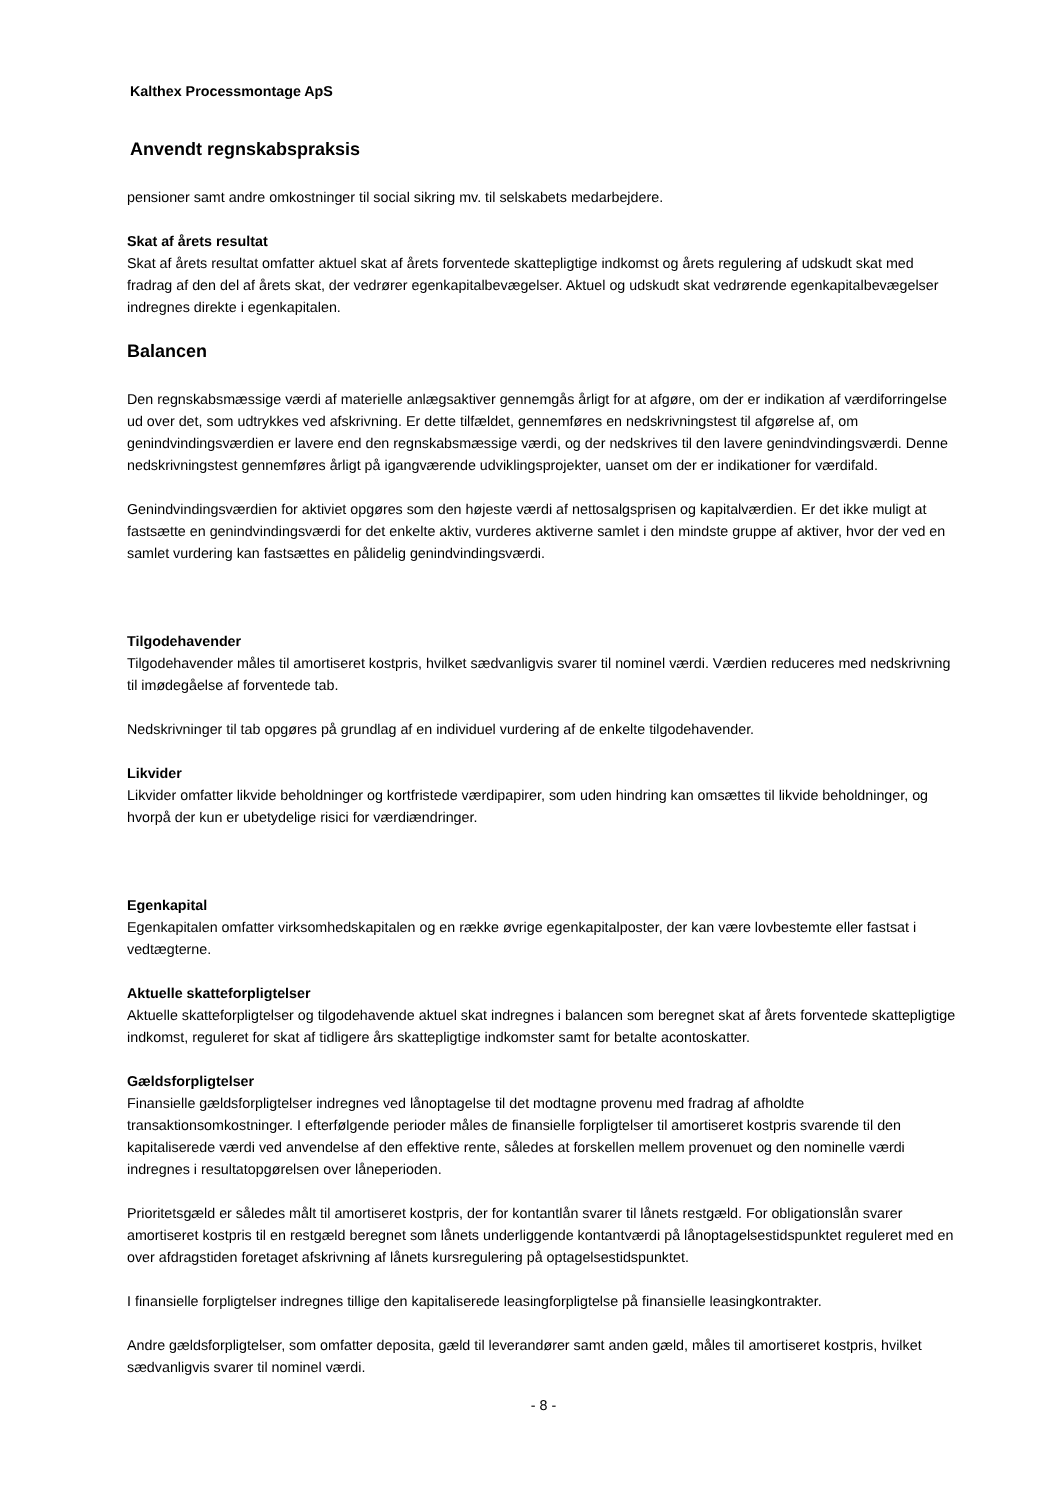Kalthex Processmontage ApS
Anvendt regnskabspraksis
pensioner samt andre omkostninger til social sikring mv. til selskabets medarbejdere.
Skat af årets resultat
Skat af årets resultat omfatter aktuel skat af årets forventede skattepligtige indkomst og årets regulering af udskudt skat med fradrag af den del af årets skat, der vedrører egenkapitalbevægelser. Aktuel og udskudt skat vedrørende egenkapitalbevægelser indregnes direkte i egenkapitalen.
Balancen
Den regnskabsmæssige værdi af materielle anlægsaktiver gennemgås årligt for at afgøre, om der er indikation af værdiforringelse ud over det, som udtrykkes ved afskrivning. Er dette tilfældet, gennemføres en nedskrivningstest til afgørelse af, om genindvindingsværdien er lavere end den regnskabsmæssige værdi, og der nedskrives til den lavere genindvindingsværdi. Denne nedskrivningstest gennemføres årligt på igangværende udviklingsprojekter, uanset om der er indikationer for værdifald.
Genindvindingsværdien for aktiviet opgøres som den højeste værdi af nettosalgsprisen og kapitalværdien. Er det ikke muligt at fastsætte en genindvindingsværdi for det enkelte aktiv, vurderes aktiverne samlet i den mindste gruppe af aktiver, hvor der ved en samlet vurdering kan fastsættes en pålidelig genindvindingsværdi.
Tilgodehavender
Tilgodehavender måles til amortiseret kostpris, hvilket sædvanligvis svarer til nominel værdi. Værdien reduceres med nedskrivning til imødegåelse af forventede tab.
Nedskrivninger til tab opgøres på grundlag af en individuel vurdering af de enkelte tilgodehavender.
Likvider
Likvider omfatter likvide beholdninger og kortfristede værdipapirer, som uden hindring kan omsættes til likvide beholdninger, og hvorpå der kun er ubetydelige risici for værdiændringer.
Egenkapital
Egenkapitalen omfatter virksomhedskapitalen og en række øvrige egenkapitalposter, der kan være lovbestemte eller fastsat i vedtægterne.
Aktuelle skatteforpligtelser
Aktuelle skatteforpligtelser og tilgodehavende aktuel skat indregnes i balancen som beregnet skat af årets forventede skattepligtige indkomst, reguleret for skat af tidligere års skattepligtige indkomster samt for betalte acontoskatter.
Gældsforpligtelser
Finansielle gældsforpligtelser indregnes ved lånoptagelse til det modtagne provenu med fradrag af afholdte transaktionsomkostninger. I efterfølgende perioder måles de finansielle forpligtelser til amortiseret kostpris svarende til den kapitaliserede værdi ved anvendelse af den effektive rente, således at forskellen mellem provenuet og den nominelle værdi indregnes i resultatopgørelsen over låneperioden.
Prioritetsgæld er således målt til amortiseret kostpris, der for kontantlån svarer til lånets restgæld. For obligationslån svarer amortiseret kostpris til en restgæld beregnet som lånets underliggende kontantværdi på lånoptagelsestidspunktet reguleret med en over afdragstiden foretaget afskrivning af lånets kursregulering på optagelsestidspunktet.
I finansielle forpligtelser indregnes tillige den kapitaliserede leasingforpligtelse på finansielle leasingkontrakter.
Andre gældsforpligtelser, som omfatter deposita, gæld til leverandører samt anden gæld, måles til amortiseret kostpris, hvilket sædvanligvis svarer til nominel værdi.
- 8 -